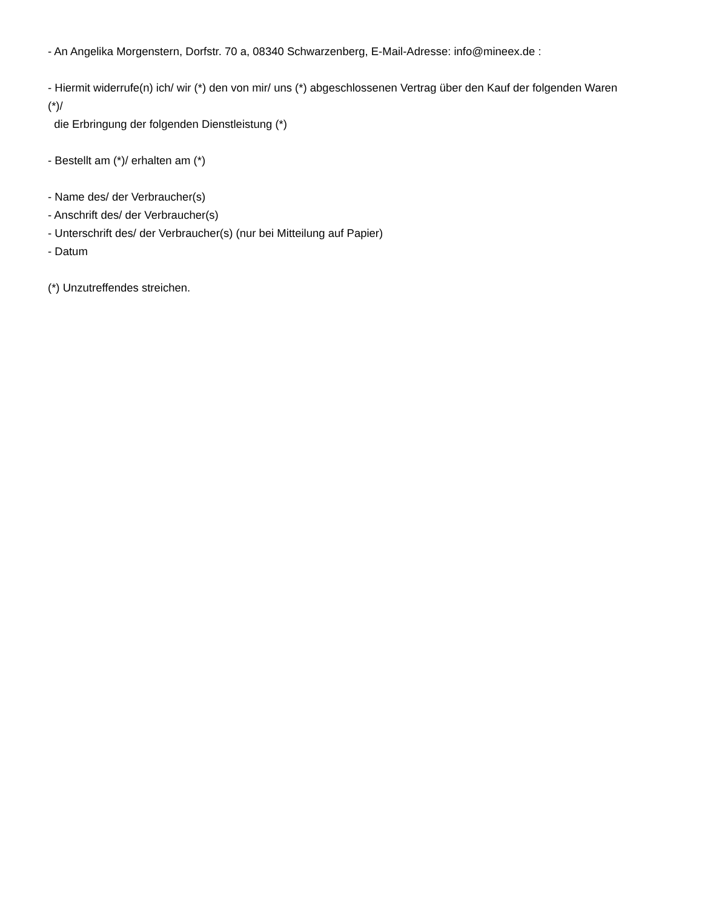- An Angelika Morgenstern, Dorfstr. 70 a, 08340 Schwarzenberg, E-Mail-Adresse: info@mineex.de :
- Hiermit widerrufe(n) ich/ wir (*) den von mir/ uns (*) abgeschlossenen Vertrag über den Kauf der folgenden Waren (*)/
die Erbringung der folgenden Dienstleistung (*)
- Bestellt am (*)/ erhalten am (*)
- Name des/ der Verbraucher(s)
- Anschrift des/ der Verbraucher(s)
- Unterschrift des/ der Verbraucher(s) (nur bei Mitteilung auf Papier)
- Datum
(*) Unzutreffendes streichen.